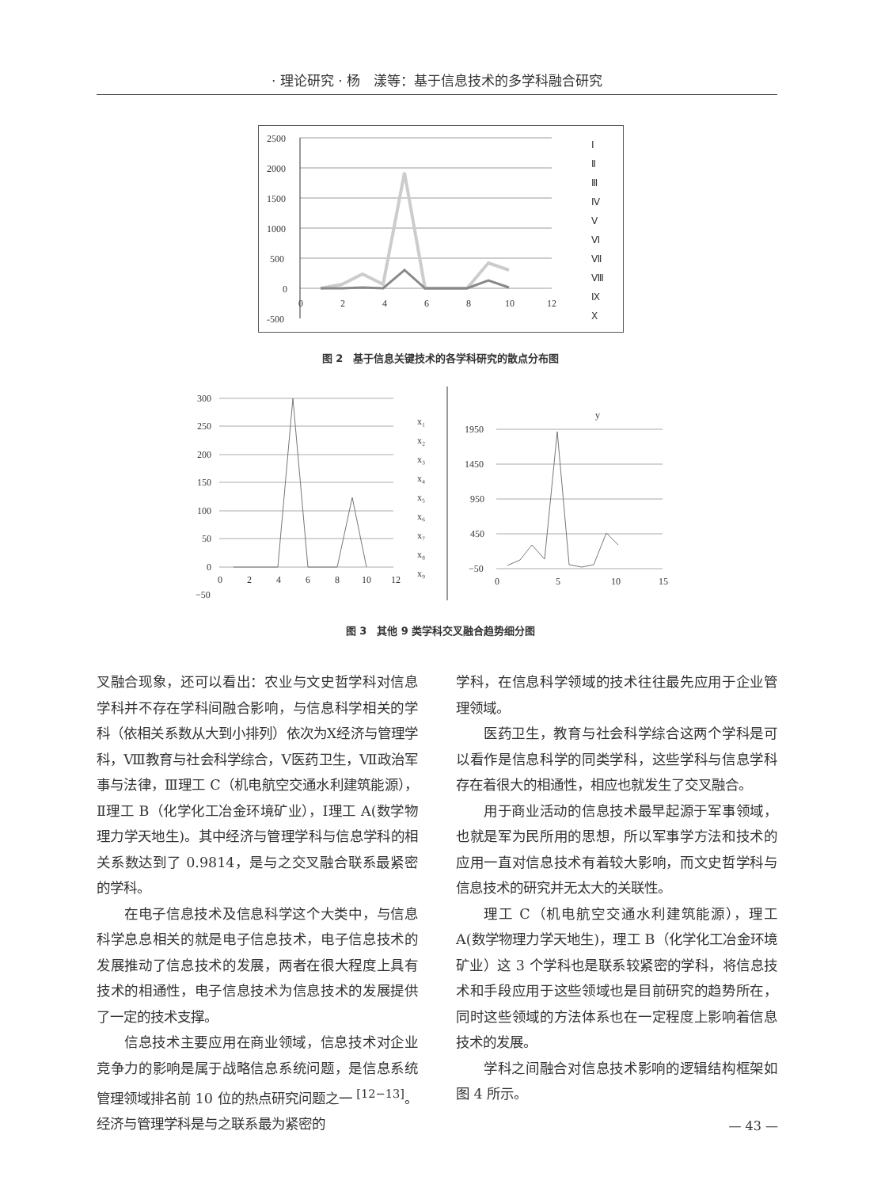· 理论研究 · 杨　漾等：基于信息技术的多学科融合研究
2500
2000
1500
1000
500
0
-500
0
2
4
6
8
10
12
Ⅰ
Ⅱ
Ⅲ
Ⅳ
Ⅴ
Ⅵ
Ⅶ
Ⅷ
Ⅸ
Ⅹ
图 2　基于信息关键技术的各学科研究的散点分布图
300
250
200
150
100
50
0
−50
0
2
4
6
8
10
12
x₁
x₂
x₃
x₄
x₅
x₆
x₇
x₈
x₉
y
1950
1450
950
450
−50
0
5
10
15
图 3　其他 9 类学科交叉融合趋势细分图
叉融合现象，还可以看出：农业与文史哲学科对信息学科并不存在学科间融合影响，与信息科学相关的学科（依相关系数从大到小排列）依次为Ⅹ经济与管理学科，Ⅷ教育与社会科学综合，Ⅴ医药卫生，Ⅶ政治军事与法律，Ⅲ理工 C（机电航空交通水利建筑能源），Ⅱ理工 B（化学化工冶金环境矿业），Ⅰ理工 A(数学物理力学天地生)。其中经济与管理学科与信息学科的相关系数达到了 0.9814，是与之交叉融合联系最紧密的学科。
在电子信息技术及信息科学这个大类中，与信息科学息息相关的就是电子信息技术，电子信息技术的发展推动了信息技术的发展，两者在很大程度上具有技术的相通性，电子信息技术为信息技术的发展提供了一定的技术支撑。
信息技术主要应用在商业领域，信息技术对企业竞争力的影响是属于战略信息系统问题，是信息系统管理领域排名前 10 位的热点研究问题之一 <sup>[12−13]</sup>。经济与管理学科是与之联系最为紧密的
学科，在信息科学领域的技术往往最先应用于企业管理领域。
医药卫生，教育与社会科学综合这两个学科是可以看作是信息科学的同类学科，这些学科与信息学科存在着很大的相通性，相应也就发生了交叉融合。
用于商业活动的信息技术最早起源于军事领域，也就是军为民所用的思想，所以军事学方法和技术的应用一直对信息技术有着较大影响，而文史哲学科与信息技术的研究并无太大的关联性。
理工 C（机电航空交通水利建筑能源），理工 A(数学物理力学天地生)，理工 B（化学化工冶金环境矿业）这 3 个学科也是联系较紧密的学科，将信息技术和手段应用于这些领域也是目前研究的趋势所在，同时这些领域的方法体系也在一定程度上影响着信息技术的发展。
学科之间融合对信息技术影响的逻辑结构框架如图 4 所示。
— 43 —